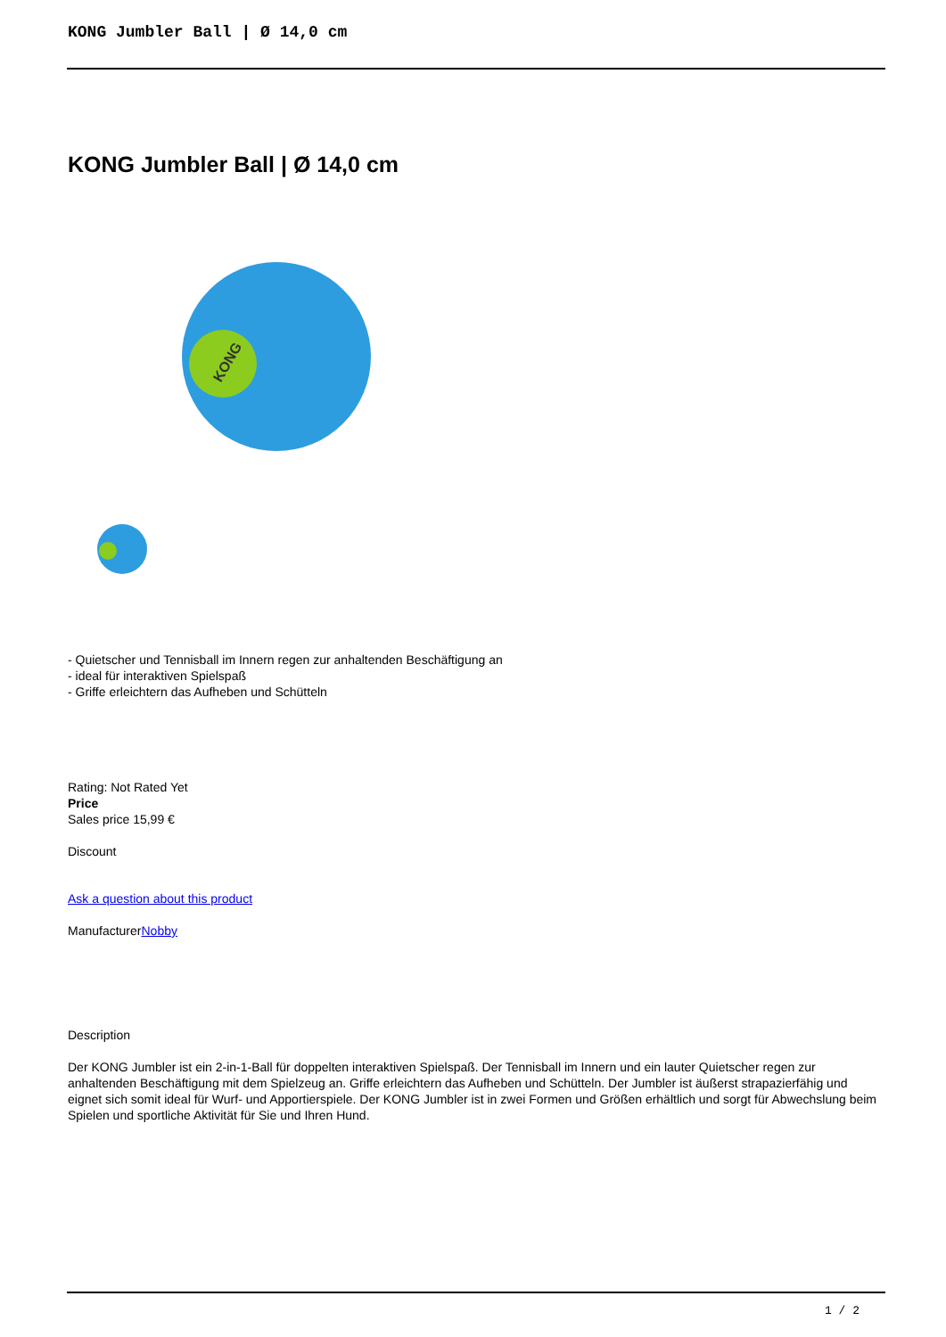KONG Jumbler Ball | Ø 14,0 cm
KONG Jumbler Ball | Ø 14,0 cm
KONG
- Quietscher und Tennisball im Innern regen zur anhaltenden Beschäftigung an
- ideal für interaktiven Spielspaß
- Griffe erleichtern das Aufheben und Schütteln
Rating: Not Rated Yet
Price
Sales price 15,99 €
Discount
Ask a question about this product
ManufacturerNobby
Description
Der KONG Jumbler ist ein 2-in-1-Ball für doppelten interaktiven Spielspaß. Der Tennisball im Innern und ein lauter Quietscher regen zur anhaltenden Beschäftigung mit dem Spielzeug an. Griffe erleichtern das Aufheben und Schütteln. Der Jumbler ist äußerst strapazierfähig und eignet sich somit ideal für Wurf- und Apportierspiele. Der KONG Jumbler ist in zwei Formen und Größen erhältlich und sorgt für Abwechslung beim Spielen und sportliche Aktivität für Sie und Ihren Hund.
1 / 2